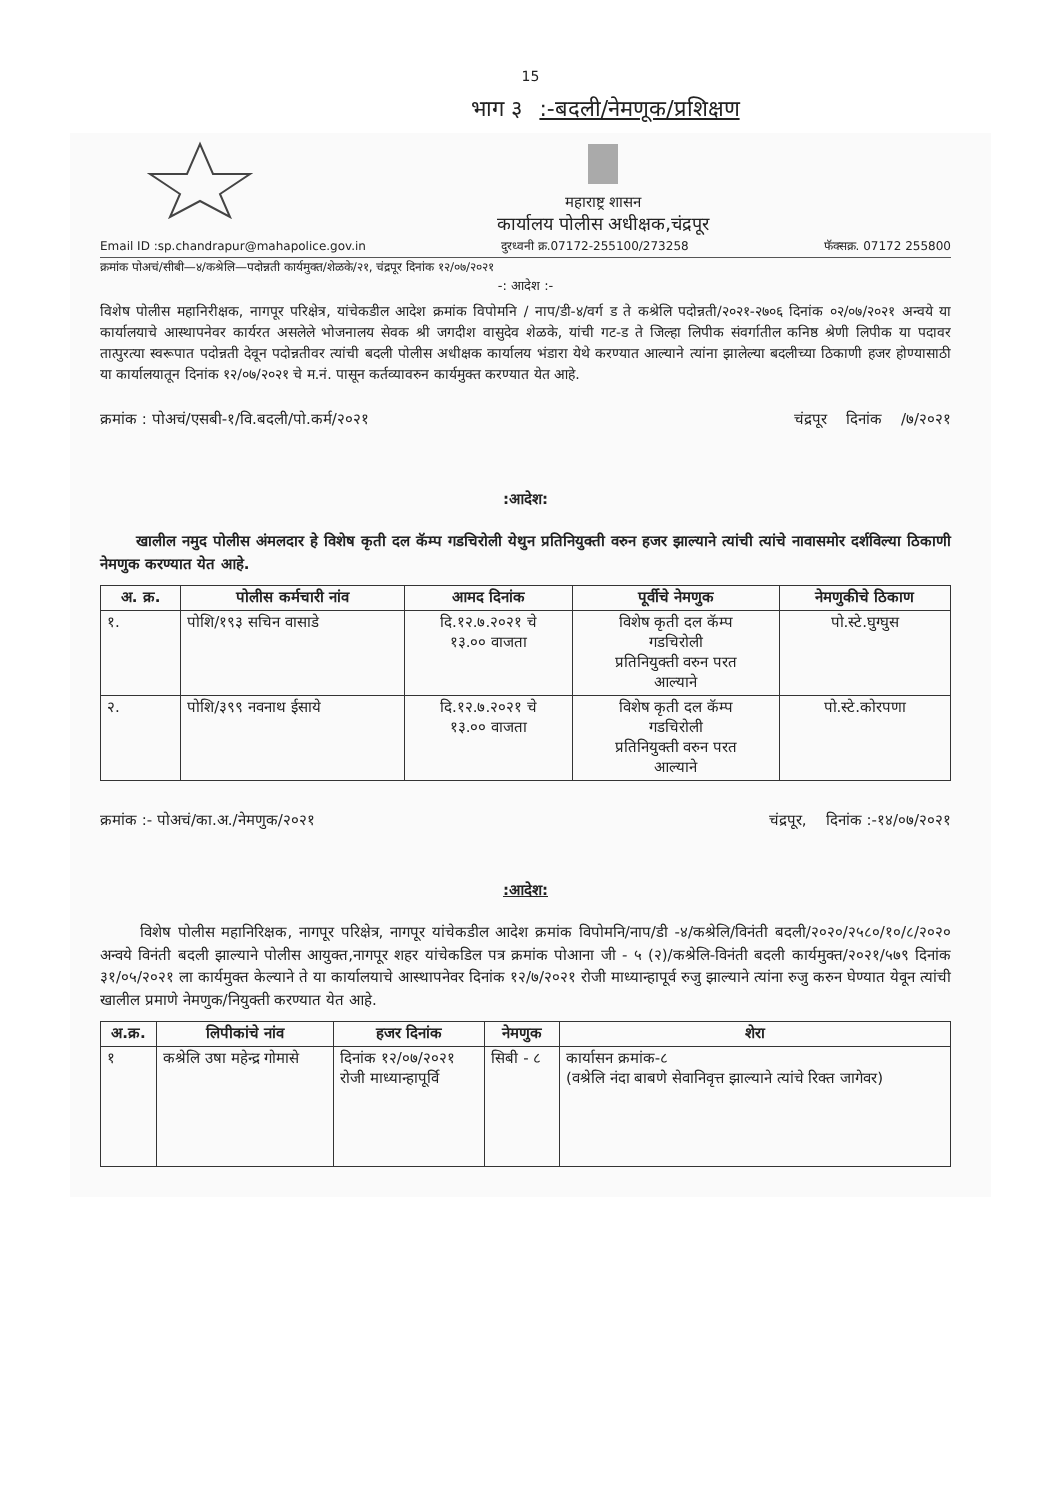15
भाग ३ :-बदली/नेमणूक/प्रशिक्षण
महाराष्ट्र शासन
कार्यालय पोलीस अधीक्षक,चंद्रपूर
Email ID :sp.chandrapur@mahapolice.gov.in दुरध्वनी क्र.07172-255100/273258 फॅक्सक्र. 07172 255800
क्रमांक पोअचं/सीबी—४/कश्रेलि—पदोन्नती कार्यमुक्त/शेळके/२१, चंद्रपूर दिनांक १२/०७/२०२१
-: आदेश :-
विशेष पोलीस महानिरीक्षक, नागपूर परिक्षेत्र, यांचेकडील आदेश क्रमांक विपोमनि / नाप/डी-४/वर्ग ड ते कश्रेलि पदोन्नती/२०२१-२७०६ दिनांक ०२/०७/२०२१ अन्वये या कार्यालयाचे आस्थापनेवर कार्यरत असलेले भोजनालय सेवक श्री जगदीश वासुदेव शेळके, यांची गट-ड ते जिल्हा लिपीक संवर्गातील कनिष्ठ श्रेणी लिपीक या पदावर तात्पुरत्या स्वरूपात पदोन्नती देवून पदोन्नतीवर त्यांची बदली पोलीस अधीक्षक कार्यालय भंडारा येथे करण्यात आल्याने त्यांना झालेल्या बदलीच्या ठिकाणी हजर होण्यासाठी या कार्यालयातून दिनांक १२/०७/२०२१ चे म.नं. पासून कर्तव्यावरुन कार्यमुक्त करण्यात येत आहे.
क्रमांक : पोअचं/एसबी-१/वि.बदली/पो.कर्म/२०२१ चंद्रपूर दिनांक /७/२०२१
:आदेश:
खालील नमुद पोलीस अंमलदार हे विशेष कृती दल कॅम्प गडचिरोली येथुन प्रतिनियुक्ती वरुन हजर झाल्याने त्यांची त्यांचे नावासमोर दर्शविल्या ठिकाणी नेमणुक करण्यात येत आहे.
| अ. क्र. | पोलीस कर्मचारी नांव | आमद दिनांक | पूर्वीचे नेमणुक | नेमणुकीचे ठिकाण |
| --- | --- | --- | --- | --- |
| १. | पोशि/१९३ सचिन वासाडे | दि.१२.७.२०२१ चे १३.०० वाजता | विशेष कृती दल कॅम्प गडचिरोली प्रतिनियुक्ती वरुन परत आल्याने | पो.स्टे.घुग्घुस |
| २. | पोशि/३९९ नवनाथ ईसाये | दि.१२.७.२०२१ चे १३.०० वाजता | विशेष कृती दल कॅम्प गडचिरोली प्रतिनियुक्ती वरुन परत आल्याने | पो.स्टे.कोरपणा |
क्रमांक :- पोअचं/का.अ./नेमणुक/२०२१ चंद्रपूर, दिनांक :-१४/०७/२०२१
:आदेश:
विशेष पोलीस महानिरिक्षक, नागपूर परिक्षेत्र, नागपूर यांचेकडील आदेश क्रमांक विपोमनि/नाप/डी -४/कश्रेलि/विनंती बदली/२०२०/२५८०/१०/८/२०२० अन्वये विनंती बदली झाल्याने पोलीस आयुक्त,नागपूर शहर यांचेकडिल पत्र क्रमांक पोआना जी - ५ (२)/कश्रेलि-विनंती बदली कार्यमुक्त/२०२१/५७९ दिनांक ३१/०५/२०२१ ला कार्यमुक्त केल्याने ते या कार्यालयाचे आस्थापनेवर दिनांक १२/७/२०२१ रोजी माध्यान्हापूर्व रुजु झाल्याने त्यांना रुजु करुन घेण्यात येवून त्यांची खालील प्रमाणे नेमणुक/नियुक्ती करण्यात येत आहे.
| अ.क्र. | लिपीकांचे नांव | हजर दिनांक | नेमणुक | शेरा |
| --- | --- | --- | --- | --- |
| १ | कश्रेलि उषा महेन्द्र गोमासे | दिनांक १२/०७/२०२१ रोजी माध्यान्हापूर्वि | सिबी - ८ | कार्यासन क्रमांक-८ (वश्रेलि नंदा बाबणे सेवानिवृत्त झाल्याने त्यांचे रिक्त जागेवर) |